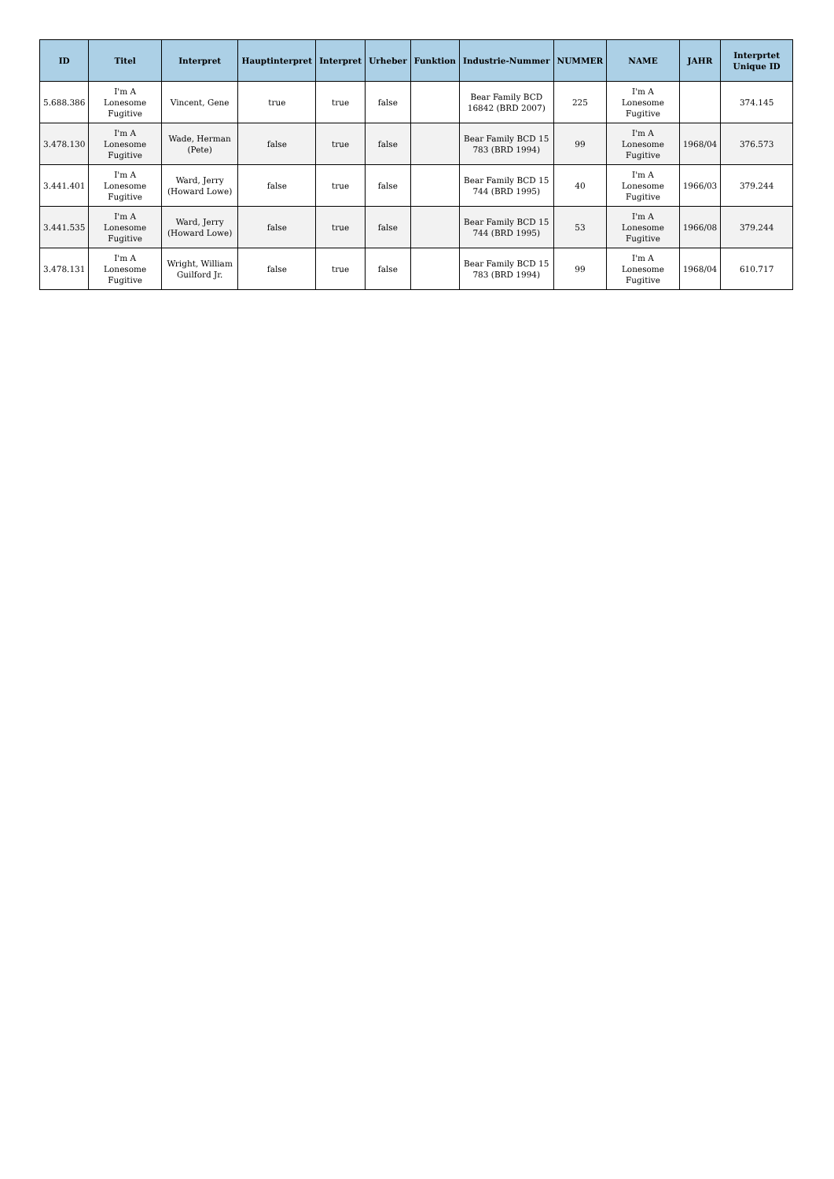| ID | Titel | Interpret | Hauptinterpret | Interpret | Urheber | Funktion | Industrie-Nummer | NUMMER | NAME | JAHR | Interprtet Unique ID |
| --- | --- | --- | --- | --- | --- | --- | --- | --- | --- | --- | --- |
| 5.688.386 | I'm A Lonesome Fugitive | Vincent, Gene | true | true | false | | Bear Family BCD 16842 (BRD 2007) | 225 | I'm A Lonesome Fugitive | | 374.145 |
| 3.478.130 | I'm A Lonesome Fugitive | Wade, Herman (Pete) | false | true | false | | Bear Family BCD 15 783 (BRD 1994) | 99 | I'm A Lonesome Fugitive | 1968/04 | 376.573 |
| 3.441.401 | I'm A Lonesome Fugitive | Ward, Jerry (Howard Lowe) | false | true | false | | Bear Family BCD 15 744 (BRD 1995) | 40 | I'm A Lonesome Fugitive | 1966/03 | 379.244 |
| 3.441.535 | I'm A Lonesome Fugitive | Ward, Jerry (Howard Lowe) | false | true | false | | Bear Family BCD 15 744 (BRD 1995) | 53 | I'm A Lonesome Fugitive | 1966/08 | 379.244 |
| 3.478.131 | I'm A Lonesome Fugitive | Wright, William Guilford Jr. | false | true | false | | Bear Family BCD 15 783 (BRD 1994) | 99 | I'm A Lonesome Fugitive | 1968/04 | 610.717 |